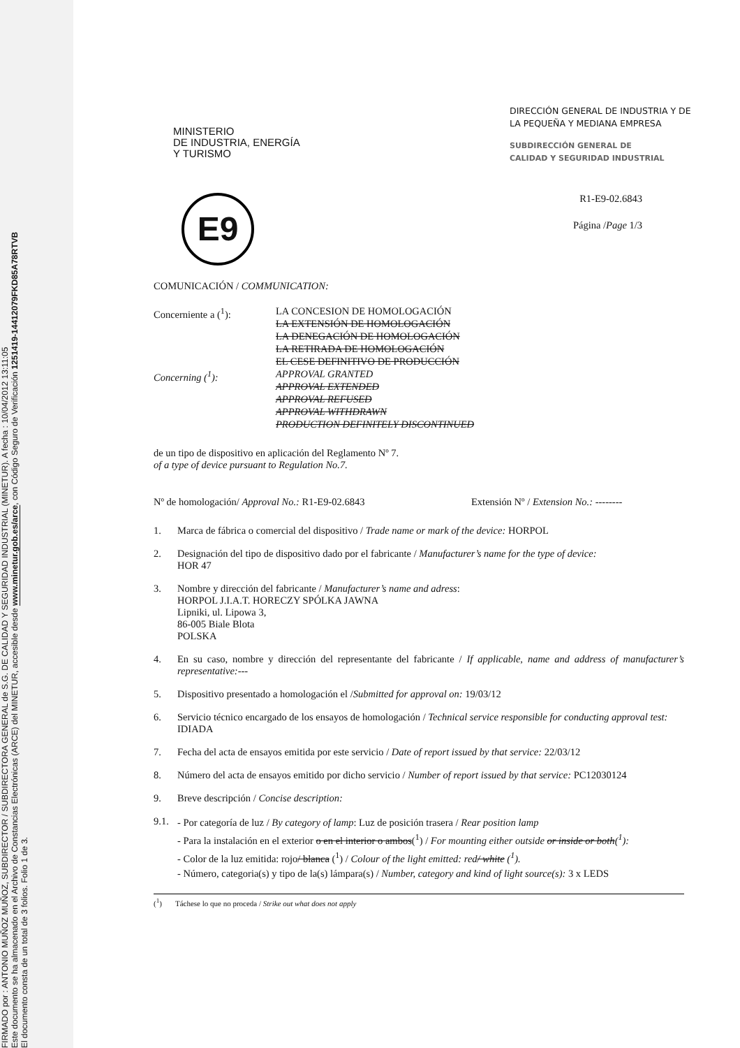FIRMADO por : ANTONIO MUÑOZ MUÑOZ, SUBDIRECTOR / SUBDIRECTORA GENERAL de S.G. DE CALIDAD Y SEGURIDAD INDUSTRIAL (MINETUR). A fecha : 10/04/2012 13:11:05
Este documento se ha almacenado en el Archivo de Constancias Electrónicas (ARCE) del MINETUR, accesible desde www.minetur.gob.es/arce, con Código Seguro de Verificación 1251419-14412079FKD85A78RTVB
El documento consta de un total de 3 folios. Folio 1 de 3.
MINISTERIO
DE INDUSTRIA, ENERGÍA
Y TURISMO
DIRECCIÓN GENERAL DE INDUSTRIA Y DE LA PEQUEÑA Y MEDIANA EMPRESA
SUBDIRECCIÓN GENERAL DE
CALIDAD Y SEGURIDAD INDUSTRIAL
E9
R1-E9-02.6843
Página /Page 1/3
COMUNICACIÓN / COMMUNICATION:
Concerniente a (<sup>1</sup>): LA CONCESION DE HOMOLOGACIÓN
LA EXTENSIÓN DE HOMOLOGACIÓN
LA DENEGACIÓN DE HOMOLOGACIÓN
LA RETIRADA DE HOMOLOGACIÓN
EL CESE DEFINITIVO DE PRODUCCIÓN
Concerning (<sup>1</sup>): APPROVAL GRANTED
APPROVAL EXTENDED
APPROVAL REFUSED
APPROVAL WITHDRAWN
PRODUCTION DEFINITELY DISCONTINUED
de un tipo de dispositivo en aplicación del Reglamento Nº 7.
of a type of device pursuant to Regulation No.7.
Nº de homologación/ Approval No.: R1-E9-02.6843 Extensión Nº / Extension No.: --------
1. Marca de fábrica o comercial del dispositivo / Trade name or mark of the device: HORPOL
2. Designación del tipo de dispositivo dado por el fabricante / Manufacturer’s name for the type of device:
HOR 47
3. Nombre y dirección del fabricante / Manufacturer’s name and adress:
HORPOL J.I.A.T. HORECZY SPÓLKA JAWNA
Lipniki, ul. Lipowa 3,
86-005 Biale Blota
POLSKA
4. En su caso, nombre y dirección del representante del fabricante / If applicable, name and address of manufacturer’s representative:---
5. Dispositivo presentado a homologación el /Submitted for approval on: 19/03/12
6. Servicio técnico encargado de los ensayos de homologación / Technical service responsible for conducting approval test: IDIADA
7. Fecha del acta de ensayos emitida por este servicio / Date of report issued by that service: 22/03/12
8. Número del acta de ensayos emitido por dicho servicio / Number of report issued by that service: PC12030124
9. Breve descripción / Concise description:
9.1. - Por categoría de luz / By category of lamp: Luz de posición trasera / Rear position lamp
- Para la instalación en el exterior o en el interior o ambos(<sup>1</sup>) / For mounting either outside or inside or both(<sup>1</sup>):
- Color de la luz emitida: rojo/ blanca (<sup>1</sup>) / Colour of the light emitted: red/ white (<sup>1</sup>).
- Número, categoria(s) y tipo de la(s) lámpara(s) / Number, category and kind of light source(s): 3 x LEDS
(<sup>1</sup>) Táchese lo que no proceda / Strike out what does not apply